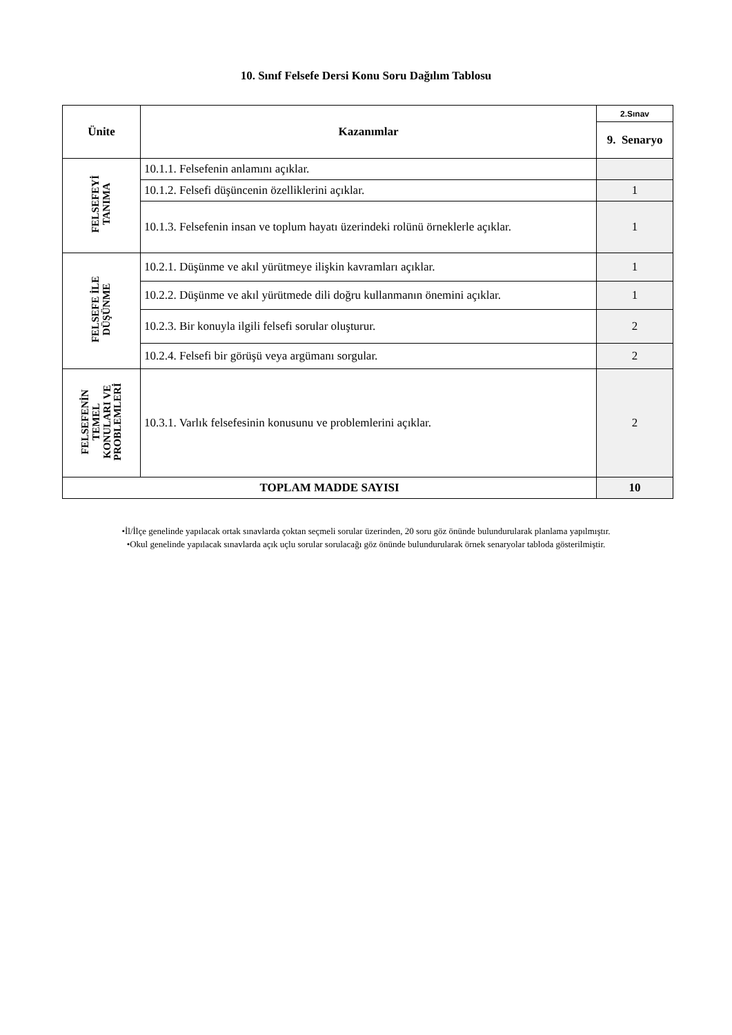10. Sınıf Felsefe Dersi Konu Soru Dağılım Tablosu
| Ünite | Kazanımlar | 2.Sınav |
| --- | --- | --- |
| | | 9. Senaryo |
| FELSEFEYİ TANIMA | 10.1.1. Felsefenin anlamını açıklar. | |
| | 10.1.2. Felsefi düşüncenin özelliklerini açıklar. | 1 |
| | 10.1.3. Felsefenin insan ve toplum hayatı üzerindeki rolünü örneklerle açıklar. | 1 |
| FELSEFE İLE DÜŞÜNME | 10.2.1. Düşünme ve akıl yürütmeye ilişkin kavramları açıklar. | 1 |
| | 10.2.2. Düşünme ve akıl yürütmede dili doğru kullanmanın önemini açıklar. | 1 |
| | 10.2.3. Bir konuyla ilgili felsefi sorular oluşturur. | 2 |
| | 10.2.4. Felsefi bir görüşü veya argümanı sorgular. | 2 |
| FELSEFENİN TEMEL KONULARI VE PROBLEMLERİ | 10.3.1. Varlık felsefesinin konusunu ve problemlerini açıklar. | 2 |
| TOPLAM MADDE SAYISI | | 10 |
•İl/İlçe genelinde yapılacak ortak sınavlarda çoktan seçmeli sorular üzerinden, 20 soru göz önünde bulundurularak planlama yapılmıştır.
•Okul genelinde yapılacak sınavlarda açık uçlu sorular sorulacağı göz önünde bulundurularak örnek senaryolar tabloda gösterilmiştir.